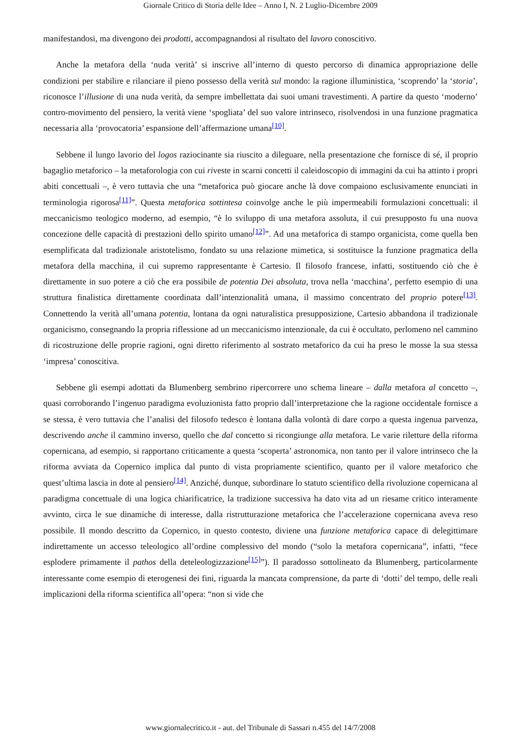Giornale Critico di Storia delle Idee – Anno I, N. 2 Luglio-Dicembre 2009
manifestandosi, ma divengono dei prodotti, accompagnandosi al risultato del lavoro conoscitivo.
Anche la metafora della ‘nuda verità’ si inscrive all’interno di questo percorso di dinamica appropriazione delle condizioni per stabilire e rilanciare il pieno possesso della verità sul mondo: la ragione illuministica, ‘scoprendo’ la ‘storia’, riconosce l’illusione di una nuda verità, da sempre imbellettata dai suoi umani travestimenti. A partire da questo ‘moderno’ contro-movimento del pensiero, la verità viene ‘spogliata’ del suo valore intrinseco, risolvendosi in una funzione pragmatica necessaria alla ‘provocatoria’ espansione dell’affermazione umana<sup>[10]</sup>.
Sebbene il lungo lavorio del logos raziocinante sia riuscito a dileguare, nella presentazione che fornisce di sé, il proprio bagaglio metaforico – la metaforologia con cui riveste in scarni concetti il caleidoscopio di immagini da cui ha attinto i propri abiti concettuali –, è vero tuttavia che una “metaforica può giocare anche là dove compaiono esclusivamente enunciati in terminologia rigorosa<sup>[11]</sup>”. Questa metaforica sottintesa coinvolge anche le più impermeabili formulazioni concettuali: il meccanicismo teologico moderno, ad esempio, “è lo sviluppo di una metafora assoluta, il cui presupposto fu una nuova concezione delle capacità di prestazioni dello spirito umano<sup>[12]</sup>”. Ad una metaforica di stampo organicista, come quella ben esemplificata dal tradizionale aristotelismo, fondato su una relazione mimetica, si sostituisce la funzione pragmatica della metafora della macchina, il cui supremo rappresentante è Cartesio. Il filosofo francese, infatti, sostituendo ciò che è direttamente in suo potere a ciò che era possibile de potentia Dei absoluta, trova nella ‘macchina’, perfetto esempio di una struttura finalistica direttamente coordinata dall’intenzionalità umana, il massimo concentrato del proprio potere<sup>[13]</sup>. Connettendo la verità all’umana potentia, lontana da ogni naturalistica presupposizione, Cartesio abbandona il tradizionale organicismo, consegnando la propria riflessione ad un meccanicismo intenzionale, da cui è occultato, perlomeno nel cammino di ricostruzione delle proprie ragioni, ogni diretto riferimento al sostrato metaforico da cui ha preso le mosse la sua stessa ‘impresa’ conoscitiva.
Sebbene gli esempi adottati da Blumenberg sembrino ripercorrere uno schema lineare – dalla metafora al concetto –, quasi corroborando l’ingenuo paradigma evoluzionista fatto proprio dall’interpretazione che la ragione occidentale fornisce a se stessa, è vero tuttavia che l’analisi del filosofo tedesco è lontana dalla volontà di dare corpo a questa ingenua parvenza, descrivendo anche il cammino inverso, quello che dal concetto si ricongiunge alla metafora. Le varie riletture della riforma copernicana, ad esempio, si rapportano criticamente a questa ‘scoperta’ astronomica, non tanto per il valore intrinseco che la riforma avviata da Copernico implica dal punto di vista propriamente scientifico, quanto per il valore metaforico che quest’ultima lascia in dote al pensiero<sup>[14]</sup>. Anziché, dunque, subordinare lo statuto scientifico della rivoluzione copernicana al paradigma concettuale di una logica chiarificatrice, la tradizione successiva ha dato vita ad un riesame critico interamente avvinto, circa le sue dinamiche di interesse, dalla ristrutturazione metaforica che l’accelerazione copernicana aveva reso possibile. Il mondo descritto da Copernico, in questo contesto, diviene una funzione metaforica capace di delegittimare indirettamente un accesso teleologico all’ordine complessivo del mondo (“solo la metafora copernicana”, infatti, “fece esplodere primamente il pathos della deteleologizzazione<sup>[15]</sup>”). Il paradosso sottolineato da Blumenberg, particolarmente interessante come esempio di eterogenesi dei fini, riguarda la mancata comprensione, da parte di ‘dotti’ del tempo, delle reali implicazioni della riforma scientifica all’opera: “non si vide che
www.giornalecritico.it - aut. del Tribunale di Sassari n.455 del 14/7/2008